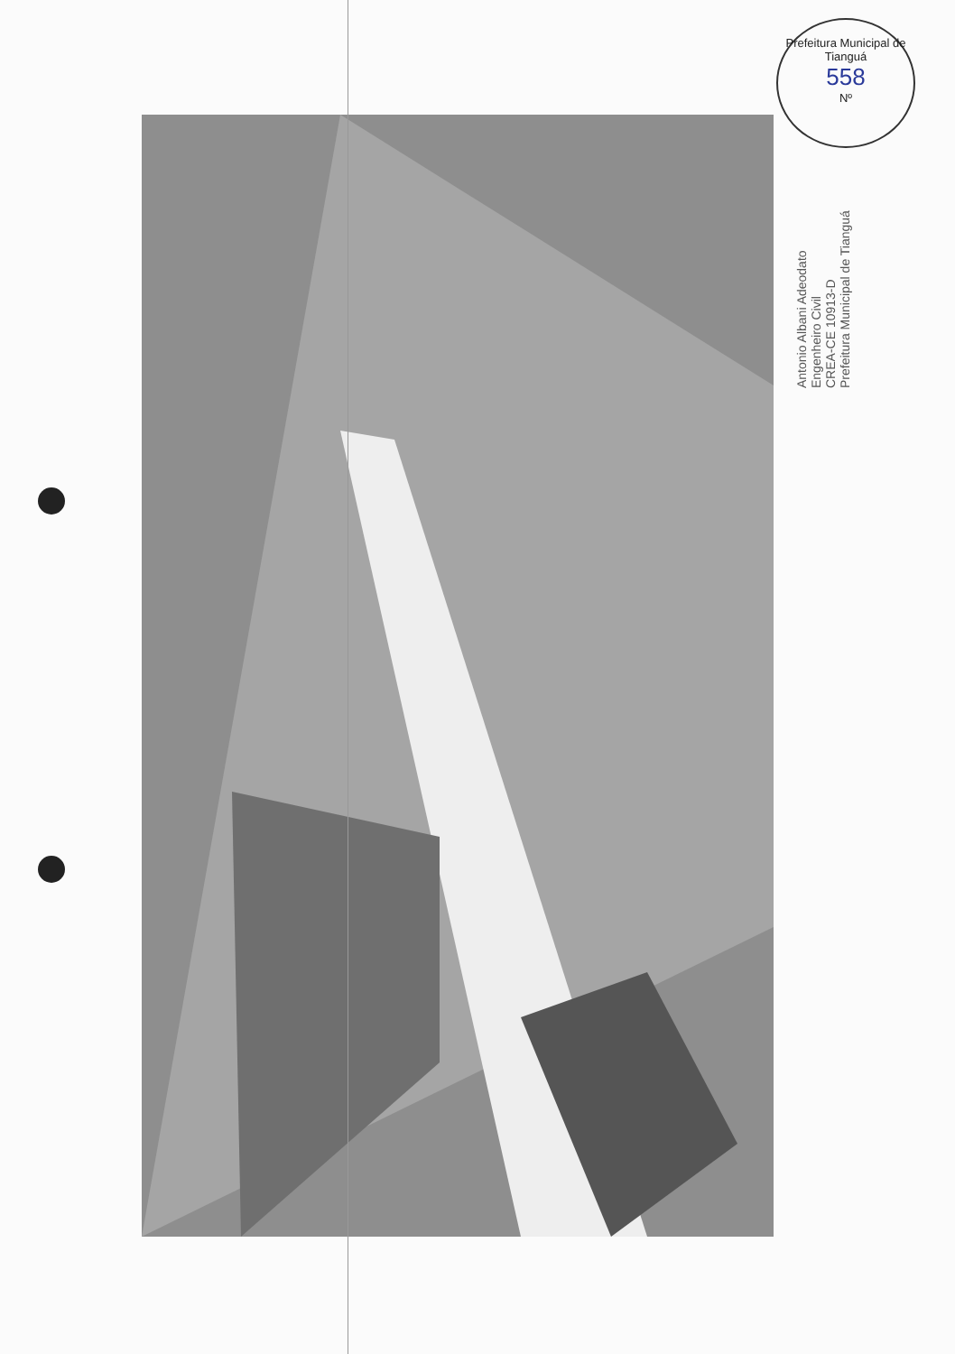Prefeitura Municipal de Tianguá
558
Nº
Antonio Albani Adeodato
Engenheiro Civil
CREA-CE 10913-D
Prefeitura Municipal de Tianguá